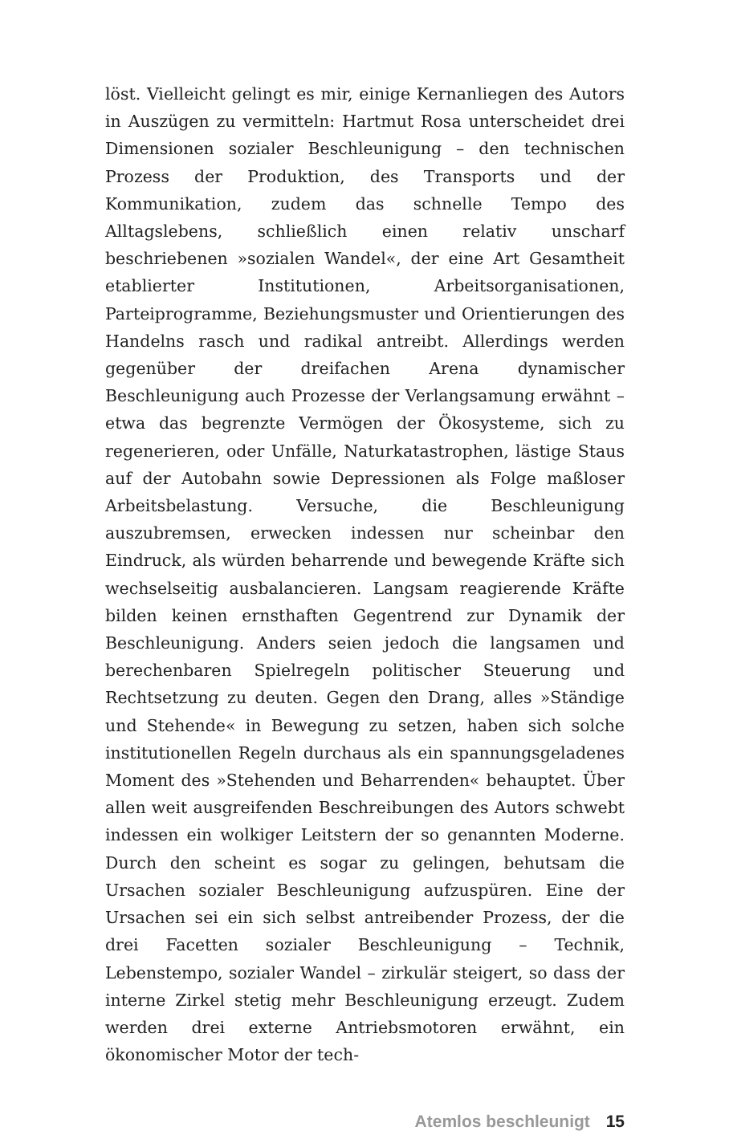löst. Vielleicht gelingt es mir, einige Kernanliegen des Autors in Auszügen zu vermitteln: Hartmut Rosa unterscheidet drei Dimensionen sozialer Beschleunigung – den technischen Prozess der Produktion, des Transports und der Kommunikation, zudem das schnelle Tempo des Alltagslebens, schließlich einen relativ unscharf beschriebenen »sozialen Wandel«, der eine Art Gesamtheit etablierter Institutionen, Arbeitsorganisationen, Parteiprogramme, Beziehungsmuster und Orientierungen des Handelns rasch und radikal antreibt. Allerdings werden gegenüber der dreifachen Arena dynamischer Beschleunigung auch Prozesse der Verlangsamung erwähnt – etwa das begrenzte Vermögen der Ökosysteme, sich zu regenerieren, oder Unfälle, Naturkatastrophen, lästige Staus auf der Autobahn sowie Depressionen als Folge maßloser Arbeitsbelastung. Versuche, die Beschleunigung auszubremsen, erwecken indessen nur scheinbar den Eindruck, als würden beharrende und bewegende Kräfte sich wechselseitig ausbalancieren. Langsam reagierende Kräfte bilden keinen ernsthaften Gegentrend zur Dynamik der Beschleunigung. Anders seien jedoch die langsamen und berechenbaren Spielregeln politischer Steuerung und Rechtsetzung zu deuten. Gegen den Drang, alles »Ständige und Stehende« in Bewegung zu setzen, haben sich solche institutionellen Regeln durchaus als ein spannungsgeladenes Moment des »Stehenden und Beharrenden« behauptet. Über allen weit ausgreifenden Beschreibungen des Autors schwebt indessen ein wolkiger Leitstern der so genannten Moderne. Durch den scheint es sogar zu gelingen, behutsam die Ursachen sozialer Beschleunigung aufzuspüren. Eine der Ursachen sei ein sich selbst antreibender Prozess, der die drei Facetten sozialer Beschleunigung – Technik, Lebenstempo, sozialer Wandel – zirkulär steigert, so dass der interne Zirkel stetig mehr Beschleunigung erzeugt. Zudem werden drei externe Antriebsmotoren erwähnt, ein ökonomischer Motor der tech-
Atemlos beschleunigt 15